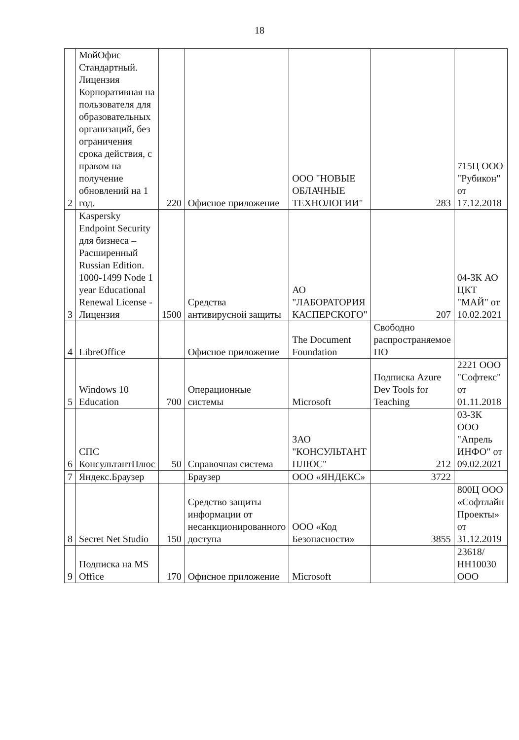18
| 2 | МойОфис Стандартный. Лицензия Корпоративная на пользователя для образовательных организаций, без ограничения срока действия, с правом на получение обновлений на 1 год. | 220 | Офисное приложение | ООО "НОВЫЕ ОБЛАЧНЫЕ ТЕХНОЛОГИИ" | 283 | 715Ц ООО "Рубикон" от 17.12.2018 |
| 3 | Kaspersky Endpoint Security для бизнеса – Расширенный Russian Edition. 1000-1499 Node 1 year Educational Renewal License - Лицензия | 1500 | Средства антивирусной защиты | АО "ЛАБОРАТОРИЯ КАСПЕРСКОГО" | 207 | 04-ЗК АО ЦКТ "МАЙ" от 10.02.2021 |
| 4 | LibreOffice | | Офисное приложение | The Document Foundation | Свободно распространяемое ПО | |
| 5 | Windows 10 Education | 700 | Операционные системы | Microsoft | Подписка Azure Dev Tools for Teaching | 2221 ООО "Софтекс" от 01.11.2018 |
| 6 | СПС КонсультантПлюс | 50 | Справочная система | ЗАО "КОНСУЛЬТАНТ ПЛЮС" | 212 | 03-ЗК ООО "Апрель ИНФО" от 09.02.2021 |
| 7 | Яндекс.Браузер | | Браузер | ООО «ЯНДЕКС» | 3722 | |
| 8 | Secret Net Studio | 150 | Средство защиты информации от несанкционированного доступа | ООО «Код Безопасности» | 3855 | 800Ц ООО «Софтлайн Проекты» от 31.12.2019 |
| 9 | Подписка на MS Office | 170 | Офисное приложение | Microsoft | | 23618/НН10030 ООО |